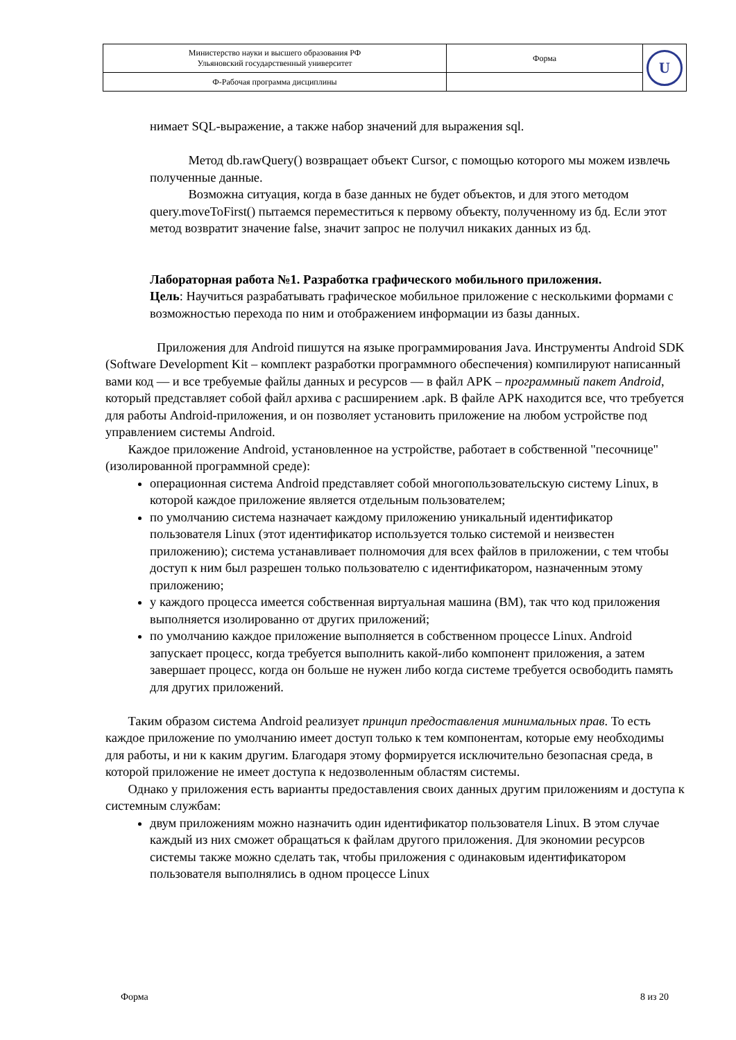| Министерство науки и высшего образования РФ Ульяновский государственный университет | Форма | U |
| Ф-Рабочая программа дисциплины | | |
нимает SQL-выражение, а также набор значений для выражения sql.
Метод db.rawQuery() возвращает объект Cursor, с помощью которого мы можем извлечь полученные данные.
Возможна ситуация, когда в базе данных не будет объектов, и для этого методом query.moveToFirst() пытаемся переместиться к первому объекту, полученному из бд. Если этот метод возвратит значение false, значит запрос не получил никаких данных из бд.
Лабораторная работа №1. Разработка графического мобильного приложения.
Цель: Научиться разрабатывать графическое мобильное приложение с несколькими формами с возможностью перехода по ним и отображением информации из базы данных.
Приложения для Android пишутся на языке программирования Java. Инструменты Android SDK (Software Development Kit – комплект разработки программного обеспечения) компилируют написанный вами код — и все требуемые файлы данных и ресурсов — в файл APK – программный пакет Android, который представляет собой файл архива с расширением .apk. В файле APK находится все, что требуется для работы Android-приложения, и он позволяет установить приложение на любом устройстве под управлением системы Android.
Каждое приложение Android, установленное на устройстве, работает в собственной "песочнице" (изолированной программной среде):
операционная система Android представляет собой многопользовательскую систему Linux, в которой каждое приложение является отдельным пользователем;
по умолчанию система назначает каждому приложению уникальный идентификатор пользователя Linux (этот идентификатор используется только системой и неизвестен приложению); система устанавливает полномочия для всех файлов в приложении, с тем чтобы доступ к ним был разрешен только пользователю с идентификатором, назначенным этому приложению;
у каждого процесса имеется собственная виртуальная машина (ВМ), так что код приложения выполняется изолированно от других приложений;
по умолчанию каждое приложение выполняется в собственном процессе Linux. Android запускает процесс, когда требуется выполнить какой-либо компонент приложения, а затем завершает процесс, когда он больше не нужен либо когда системе требуется освободить память для других приложений.
Таким образом система Android реализует принцип предоставления минимальных прав. То есть каждое приложение по умолчанию имеет доступ только к тем компонентам, которые ему необходимы для работы, и ни к каким другим. Благодаря этому формируется исключительно безопасная среда, в которой приложение не имеет доступа к недозволенным областям системы.
Однако у приложения есть варианты предоставления своих данных другим приложениям и доступа к системным службам:
двум приложениям можно назначить один идентификатор пользователя Linux. В этом случае каждый из них сможет обращаться к файлам другого приложения. Для экономии ресурсов системы также можно сделать так, чтобы приложения с одинаковым идентификатором пользователя выполнялись в одном процессе Linux
Форма 8 из 20